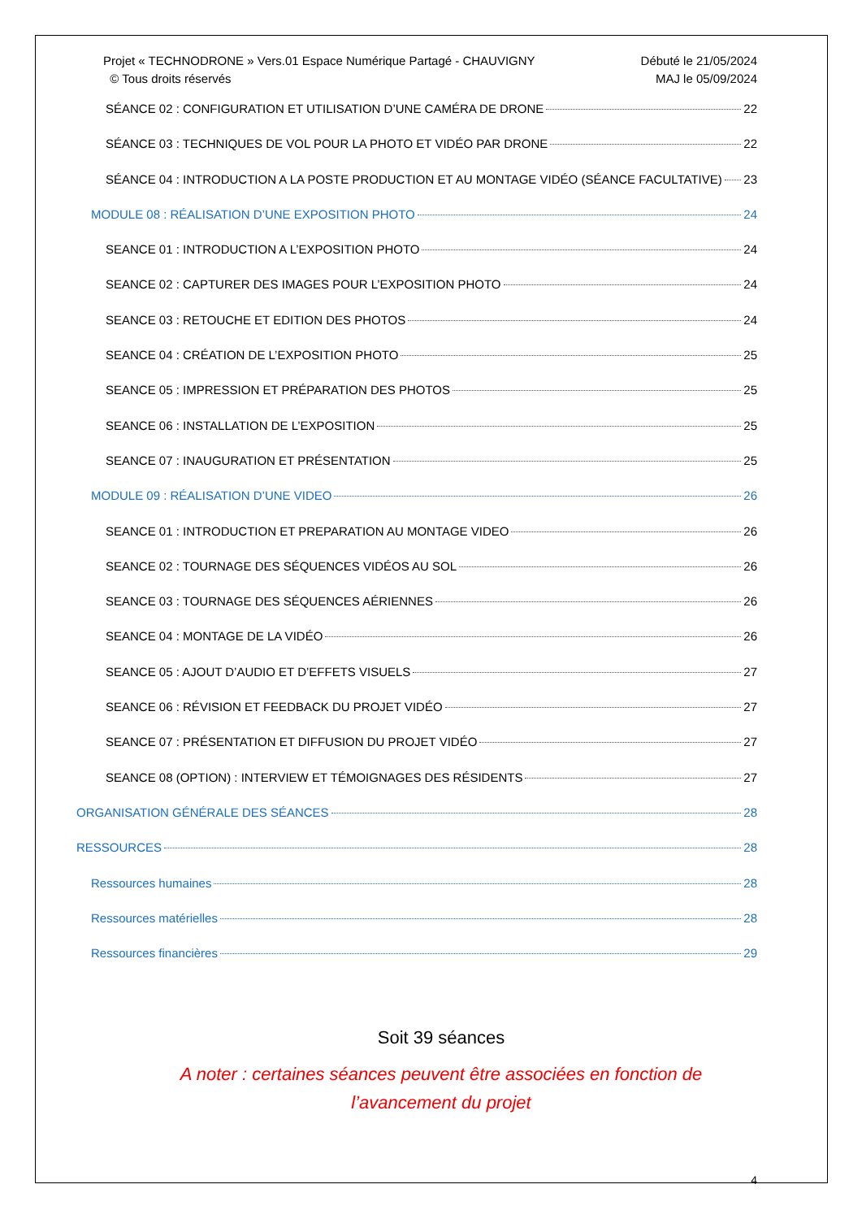Projet « TECHNODRONE » Vers.01 Espace Numérique Partagé - CHAUVIGNY
© Tous droits réservés
Débuté le 21/05/2024
MAJ le 05/09/2024
SÉANCE 02 : CONFIGURATION ET UTILISATION D’UNE CAMÉRA DE DRONE 22
SÉANCE 03 : TECHNIQUES DE VOL POUR LA PHOTO ET VIDÉO PAR DRONE 22
SÉANCE 04 : INTRODUCTION A LA POSTE PRODUCTION ET AU MONTAGE VIDÉO (SÉANCE FACULTATIVE) 23
MODULE 08 : RÉALISATION D’UNE EXPOSITION PHOTO 24
SEANCE 01 : INTRODUCTION A L’EXPOSITION PHOTO 24
SEANCE 02 : CAPTURER DES IMAGES POUR L’EXPOSITION PHOTO 24
SEANCE 03 : RETOUCHE ET EDITION DES PHOTOS 24
SEANCE 04 : CRÉATION DE L’EXPOSITION PHOTO 25
SEANCE 05 : IMPRESSION ET PRÉPARATION DES PHOTOS 25
SEANCE 06 : INSTALLATION DE L’EXPOSITION 25
SEANCE 07 : INAUGURATION ET PRÉSENTATION 25
MODULE 09 : RÉALISATION D’UNE VIDEO 26
SEANCE 01 : INTRODUCTION ET PREPARATION AU MONTAGE VIDEO 26
SEANCE 02 : TOURNAGE DES SÉQUENCES VIDÉOS AU SOL 26
SEANCE 03 : TOURNAGE DES SÉQUENCES AÉRIENNES 26
SEANCE 04 : MONTAGE DE LA VIDÉO 26
SEANCE 05 : AJOUT D’AUDIO ET D’EFFETS VISUELS 27
SEANCE 06 : RÉVISION ET FEEDBACK DU PROJET VIDÉO 27
SEANCE 07 : PRÉSENTATION ET DIFFUSION DU PROJET VIDÉO 27
SEANCE 08 (OPTION) : INTERVIEW ET TÉMOIGNAGES DES RÉSIDENTS 27
ORGANISATION GÉNÉRALE DES SÉANCES 28
RESSOURCES 28
Ressources humaines 28
Ressources matérielles 28
Ressources financières 29
Soit 39 séances
A noter : certaines séances peuvent être associées en fonction de
l’avancement du projet
4